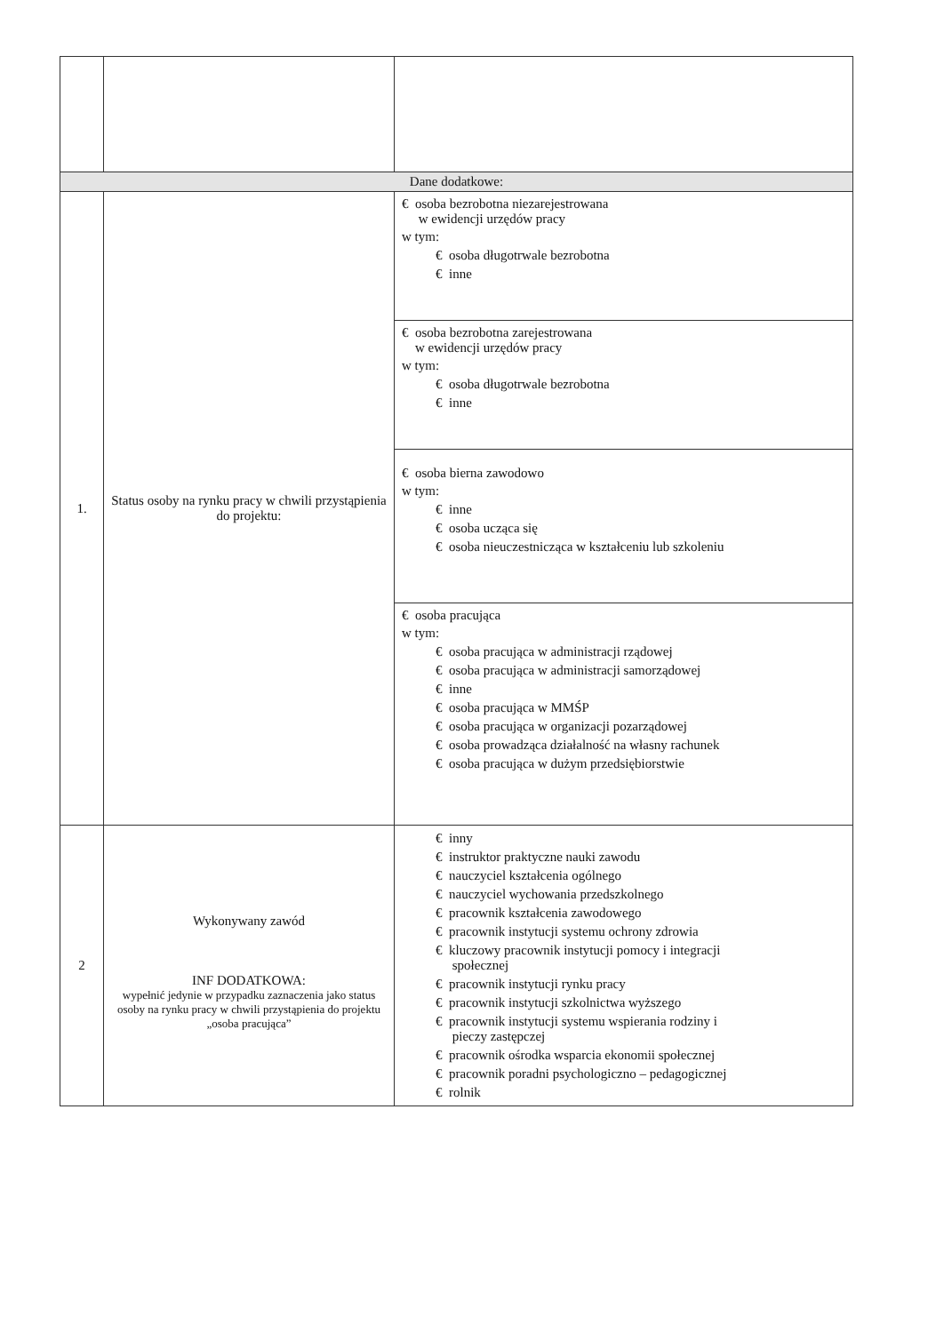| Dane dodatkowe: | | |
| 1. | Status osoby na rynku pracy w chwili przystąpienia do projektu: | € osoba bezrobotna niezarejestrowana w ewidencji urzędów pracy w tym: € osoba długotrwale bezrobotna € inne |
| | | € osoba bezrobotna zarejestrowana w ewidencji urzędów pracy w tym: € osoba długotrwale bezrobotna € inne |
| | | € osoba bierna zawodowo w tym: € inne € osoba ucząca się € osoba nieuczestnicząca w kształceniu lub szkoleniu |
| | | € osoba pracująca w tym: € osoba pracująca w administracji rządowej € osoba pracująca w administracji samorządowej € inne € osoba pracująca w MMŚP € osoba pracująca w organizacji pozarządowej € osoba prowadząca działalność na własny rachunek € osoba pracująca w dużym przedsiębiorstwie |
| 2 | Wykonywany zawód INF DODATKOWA: wypełnić jedynie w przypadku zaznaczenia jako status osoby na rynku pracy w chwili przystąpienia do projektu „osoba pracująca” | € inny € instruktor praktyczne nauki zawodu € nauczyciel kształcenia ogólnego € nauczyciel wychowania przedszkolnego € pracownik kształcenia zawodowego € pracownik instytucji systemu ochrony zdrowia € kluczowy pracownik instytucji pomocy i integracji społecznej € pracownik instytucji rynku pracy € pracownik instytucji szkolnictwa wyższego € pracownik instytucji systemu wspierania rodziny i pieczy zastępczej € pracownik ośrodka wsparcia ekonomii społecznej € pracownik poradni psychologiczno – pedagogicznej € rolnik |